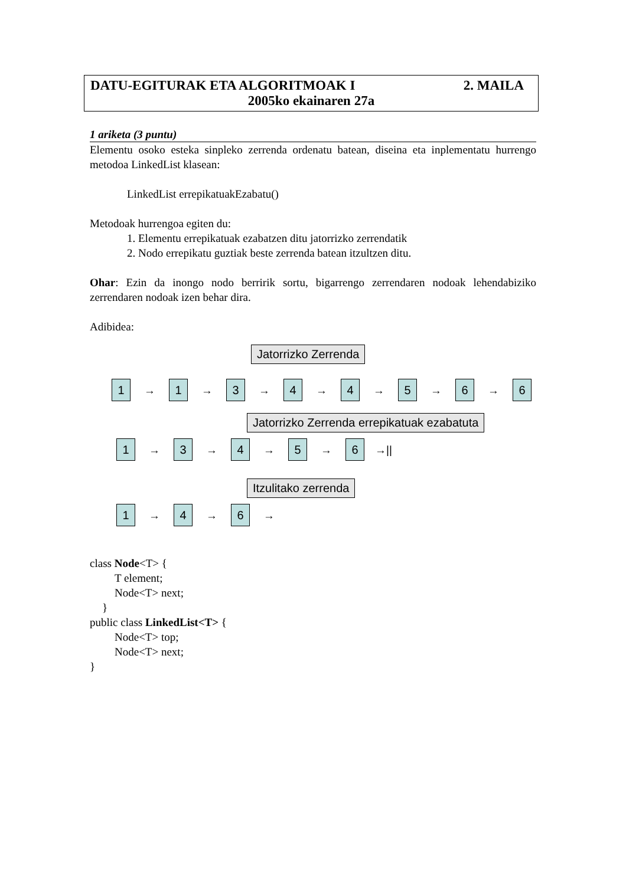DATU-EGITURAK ETA ALGORITMOAK I 2. MAILA
2005ko ekainaren 27a
1 ariketa (3 puntu)
Elementu osoko esteka sinpleko zerrenda ordenatu batean, diseina eta inplementatu hurrengo metodoa LinkedList klasean:
LinkedList errepikatuakEzabatu()
Metodoak hurrengoa egiten du:
1. Elementu errepikatuak ezabatzen ditu jatorrizko zerrendatik
2. Nodo errepikatu guztiak beste zerrenda batean itzultzen ditu.
Ohar: Ezin da inongo nodo berririk sortu, bigarrengo zerrendaren nodoak lehendabiziko zerrendaren nodoak izen behar dira.
Adibidea:
Jatorrizko Zerrenda
1
→
1
→
3
→
4
→
4
→
5
→
6
→
6
Jatorrizko Zerrenda errepikatuak ezabatuta
1
→
3
→
4
→
5
→
6
→||
Itzulitako zerrenda
1
→
4
→
6
→
class Node<T> {
T element;
Node<T> next;
}
public class LinkedList<T> {
Node<T> top;
Node<T> next;
}